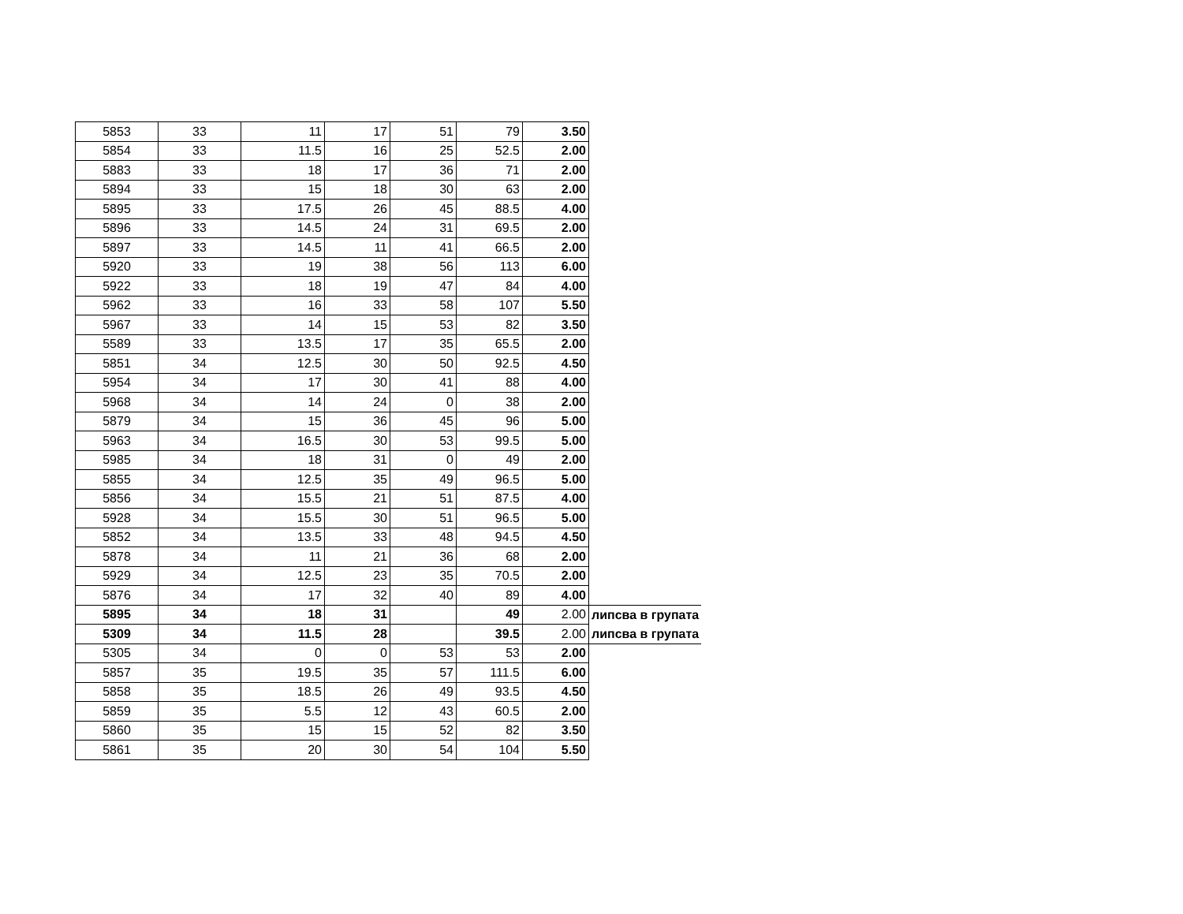| 5853 | 33 | 11 | 17 | 51 | 79 | 3.50 | |
| 5854 | 33 | 11.5 | 16 | 25 | 52.5 | 2.00 | |
| 5883 | 33 | 18 | 17 | 36 | 71 | 2.00 | |
| 5894 | 33 | 15 | 18 | 30 | 63 | 2.00 | |
| 5895 | 33 | 17.5 | 26 | 45 | 88.5 | 4.00 | |
| 5896 | 33 | 14.5 | 24 | 31 | 69.5 | 2.00 | |
| 5897 | 33 | 14.5 | 11 | 41 | 66.5 | 2.00 | |
| 5920 | 33 | 19 | 38 | 56 | 113 | 6.00 | |
| 5922 | 33 | 18 | 19 | 47 | 84 | 4.00 | |
| 5962 | 33 | 16 | 33 | 58 | 107 | 5.50 | |
| 5967 | 33 | 14 | 15 | 53 | 82 | 3.50 | |
| 5589 | 33 | 13.5 | 17 | 35 | 65.5 | 2.00 | |
| 5851 | 34 | 12.5 | 30 | 50 | 92.5 | 4.50 | |
| 5954 | 34 | 17 | 30 | 41 | 88 | 4.00 | |
| 5968 | 34 | 14 | 24 | 0 | 38 | 2.00 | |
| 5879 | 34 | 15 | 36 | 45 | 96 | 5.00 | |
| 5963 | 34 | 16.5 | 30 | 53 | 99.5 | 5.00 | |
| 5985 | 34 | 18 | 31 | 0 | 49 | 2.00 | |
| 5855 | 34 | 12.5 | 35 | 49 | 96.5 | 5.00 | |
| 5856 | 34 | 15.5 | 21 | 51 | 87.5 | 4.00 | |
| 5928 | 34 | 15.5 | 30 | 51 | 96.5 | 5.00 | |
| 5852 | 34 | 13.5 | 33 | 48 | 94.5 | 4.50 | |
| 5878 | 34 | 11 | 21 | 36 | 68 | 2.00 | |
| 5929 | 34 | 12.5 | 23 | 35 | 70.5 | 2.00 | |
| 5876 | 34 | 17 | 32 | 40 | 89 | 4.00 | |
| 5895 | 34 | 18 | 31 | | 49 | 2.00 | липсва в групата |
| 5309 | 34 | 11.5 | 28 | | 39.5 | 2.00 | липсва в групата |
| 5305 | 34 | 0 | 0 | 53 | 53 | 2.00 | |
| 5857 | 35 | 19.5 | 35 | 57 | 111.5 | 6.00 | |
| 5858 | 35 | 18.5 | 26 | 49 | 93.5 | 4.50 | |
| 5859 | 35 | 5.5 | 12 | 43 | 60.5 | 2.00 | |
| 5860 | 35 | 15 | 15 | 52 | 82 | 3.50 | |
| 5861 | 35 | 20 | 30 | 54 | 104 | 5.50 | |